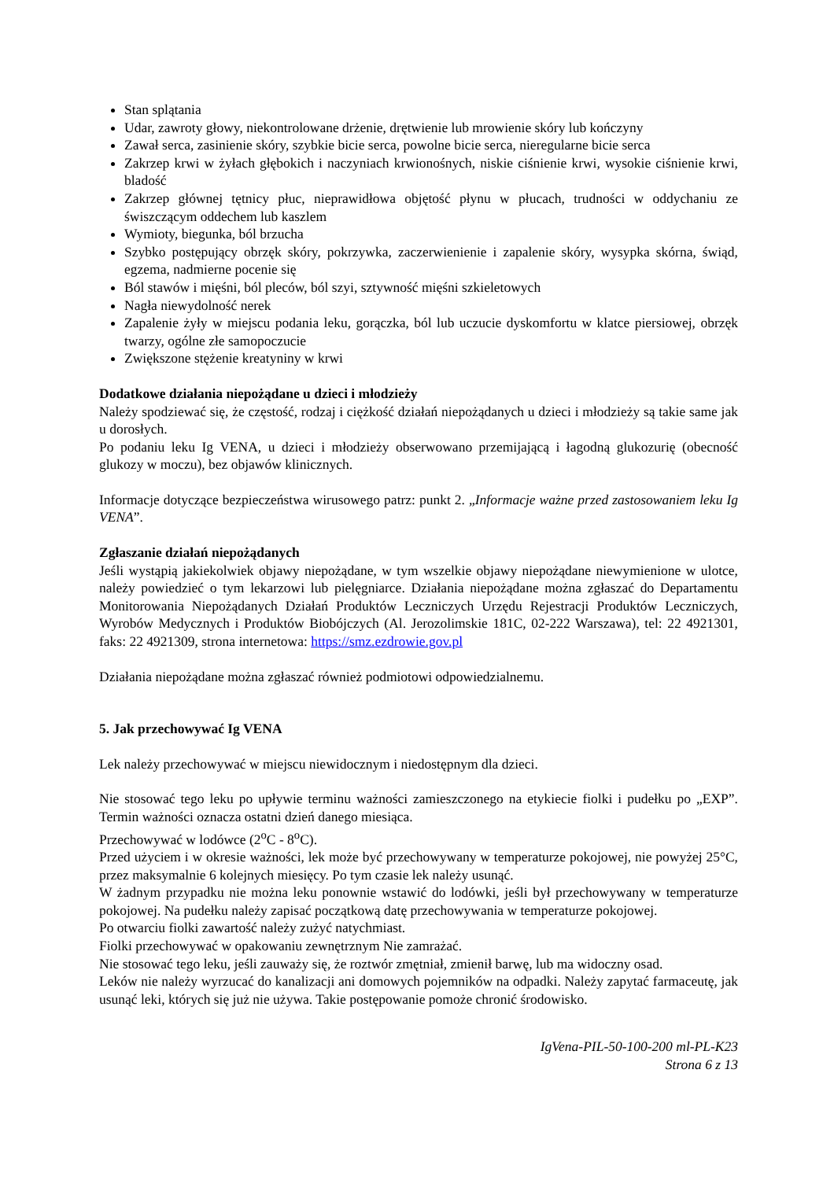Stan splątania
Udar, zawroty głowy, niekontrolowane drżenie, drętwienie lub mrowienie skóry lub kończyny
Zawał serca, zasinienie skóry, szybkie bicie serca, powolne bicie serca, nieregularne bicie serca
Zakrzep krwi w żyłach głębokich i naczyniach krwionośnych, niskie ciśnienie krwi, wysokie ciśnienie krwi, bladość
Zakrzep głównej tętnicy płuc, nieprawidłowa objętość płynu w płucach, trudności w oddychaniu ze świszczącym oddechem lub kaszlem
Wymioty, biegunka, ból brzucha
Szybko postępujący obrzęk skóry, pokrzywka, zaczerwienienie i zapalenie skóry, wysypka skórna, świąd, egzema, nadmierne pocenie się
Ból stawów i mięśni, ból pleców, ból szyi, sztywność mięśni szkieletowych
Nagła niewydolność nerek
Zapalenie żyły w miejscu podania leku, gorączka, ból lub uczucie dyskomfortu w klatce piersiowej, obrzęk twarzy, ogólne złe samopoczucie
Zwiększone stężenie kreatyniny w krwi
Dodatkowe działania niepożądane u dzieci i młodzieży
Należy spodziewać się, że częstość, rodzaj i ciężkość działań niepożądanych u dzieci i młodzieży są takie same jak u dorosłych.
Po podaniu leku Ig VENA, u dzieci i młodzieży obserwowano przemijającą i łagodną glukozurię (obecność glukozy w moczu), bez objawów klinicznych.
Informacje dotyczące bezpieczeństwa wirusowego patrz: punkt 2. „Informacje ważne przed zastosowaniem leku Ig VENA”.
Zgłaszanie działań niepożądanych
Jeśli wystąpią jakiekolwiek objawy niepożądane, w tym wszelkie objawy niepożądane niewymienione w ulotce, należy powiedzieć o tym lekarzowi lub pielęgniarce. Działania niepożądane można zgłaszać do Departamentu Monitorowania Niepożądanych Działań Produktów Leczniczych Urzędu Rejestracji Produktów Leczniczych, Wyrobów Medycznych i Produktów Biobójczych (Al. Jerozolimskie 181C, 02-222 Warszawa), tel: 22 4921301, faks: 22 4921309, strona internetowa: https://smz.ezdrowie.gov.pl
Działania niepożądane można zgłaszać również podmiotowi odpowiedzialnemu.
5. Jak przechowywać Ig VENA
Lek należy przechowywać w miejscu niewidocznym i niedostępnym dla dzieci.
Nie stosować tego leku po upływie terminu ważności zamieszczonego na etykiecie fiolki i pudełku po „EXP”. Termin ważności oznacza ostatni dzień danego miesiąca.
Przechowywać w lodówce (2<sup>o</sup>C - 8<sup>o</sup>C).
Przed użyciem i w okresie ważności, lek może być przechowywany w temperaturze pokojowej, nie powyżej 25°C, przez maksymalnie 6 kolejnych miesięcy. Po tym czasie lek należy usunąć.
W żadnym przypadku nie można leku ponownie wstawić do lodówki, jeśli był przechowywany w temperaturze pokojowej. Na pudełku należy zapisać początkową datę przechowywania w temperaturze pokojowej.
Po otwarciu fiolki zawartość należy zużyć natychmiast.
Fiolki przechowywać w opakowaniu zewnętrznym Nie zamrażać.
Nie stosować tego leku, jeśli zauważy się, że roztwór zmętniał, zmienił barwę, lub ma widoczny osad.
Leków nie należy wyrzucać do kanalizacji ani domowych pojemników na odpadki. Należy zapytać farmaceutę, jak usunąć leki, których się już nie używa. Takie postępowanie pomoże chronić środowisko.
IgVena-PIL-50-100-200 ml-PL-K23
Strona 6 z 13